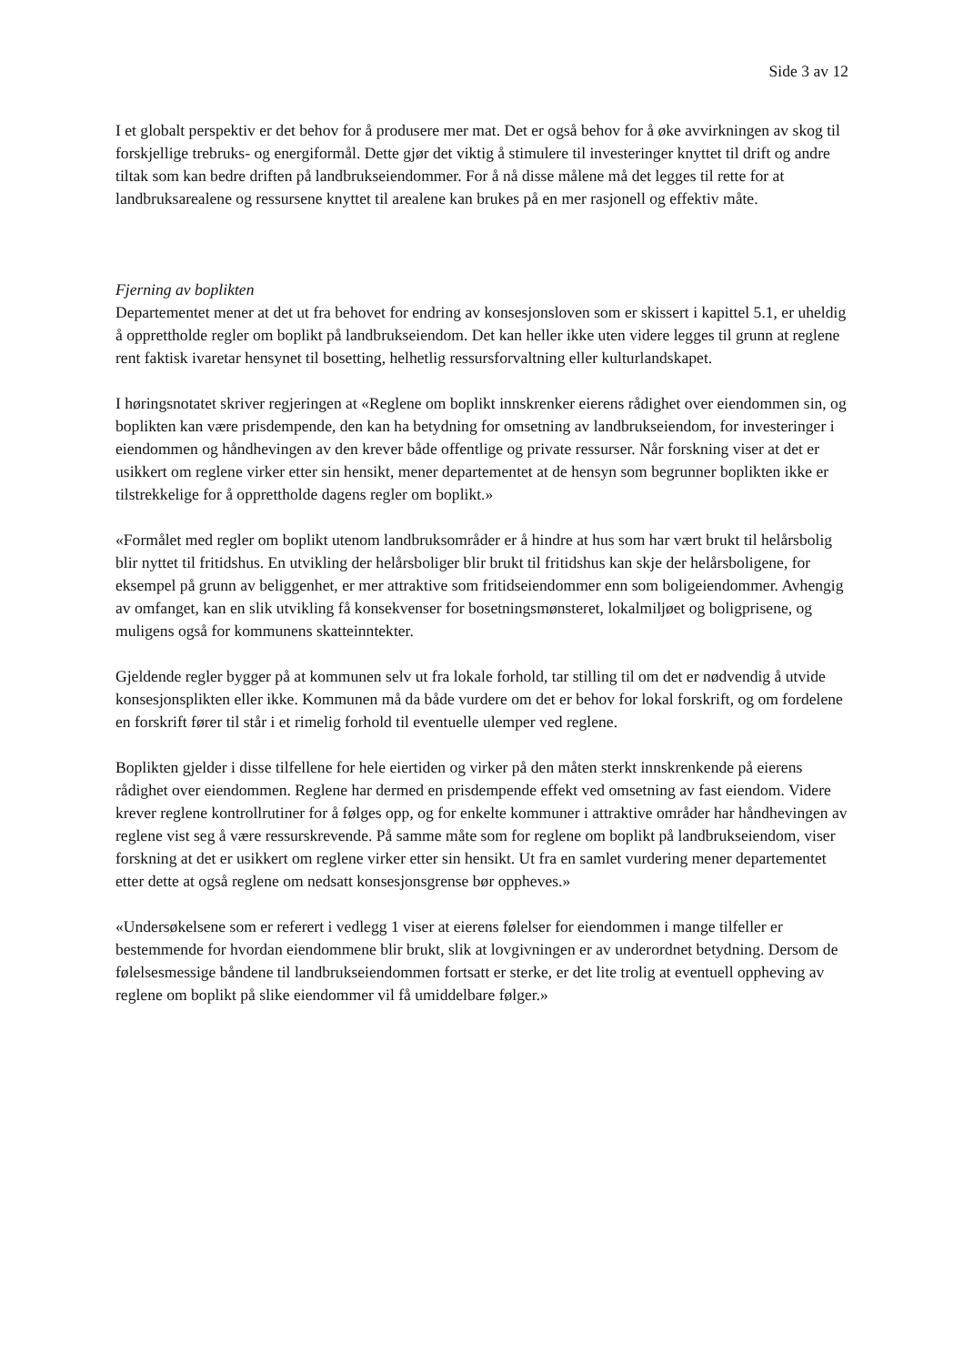Side 3 av 12
I et globalt perspektiv er det behov for å produsere mer mat. Det er også behov for å øke avvirkningen av skog til forskjellige trebruks- og energiformål. Dette gjør det viktig å stimulere til investeringer knyttet til drift og andre tiltak som kan bedre driften på landbrukseiendommer. For å nå disse målene må det legges til rette for at landbruksarealene og ressursene knyttet til arealene kan brukes på en mer rasjonell og effektiv måte.
Fjerning av boplikten
Departementet mener at det ut fra behovet for endring av konsesjonsloven som er skissert i kapittel 5.1, er uheldig å opprettholde regler om boplikt på landbrukseiendom. Det kan heller ikke uten videre legges til grunn at reglene rent faktisk ivaretar hensynet til bosetting, helhetlig ressursforvaltning eller kulturlandskapet.
I høringsnotatet skriver regjeringen at «Reglene om boplikt innskrenker eierens rådighet over eiendommen sin, og boplikten kan være prisdempende, den kan ha betydning for omsetning av landbrukseiendom, for investeringer i eiendommen og håndhevingen av den krever både offentlige og private ressurser. Når forskning viser at det er usikkert om reglene virker etter sin hensikt, mener departementet at de hensyn som begrunner boplikten ikke er tilstrekkelige for å opprettholde dagens regler om boplikt.»
«Formålet med regler om boplikt utenom landbruksområder er å hindre at hus som har vært brukt til helårsbolig blir nyttet til fritidshus. En utvikling der helårsboliger blir brukt til fritidshus kan skje der helårsboligene, for eksempel på grunn av beliggenhet, er mer attraktive som fritidseiendommer enn som boligeiendommer. Avhengig av omfanget, kan en slik utvikling få konsekvenser for bosetningsmønsteret, lokalmiljøet og boligprisene, og muligens også for kommunens skatteinntekter.
Gjeldende regler bygger på at kommunen selv ut fra lokale forhold, tar stilling til om det er nødvendig å utvide konsesjonsplikten eller ikke. Kommunen må da både vurdere om det er behov for lokal forskrift, og om fordelene en forskrift fører til står i et rimelig forhold til eventuelle ulemper ved reglene.
Boplikten gjelder i disse tilfellene for hele eiertiden og virker på den måten sterkt innskrenkende på eierens rådighet over eiendommen. Reglene har dermed en prisdempende effekt ved omsetning av fast eiendom. Videre krever reglene kontrollrutiner for å følges opp, og for enkelte kommuner i attraktive områder har håndhevingen av reglene vist seg å være ressurskrevende. På samme måte som for reglene om boplikt på landbrukseiendom, viser forskning at det er usikkert om reglene virker etter sin hensikt. Ut fra en samlet vurdering mener departementet etter dette at også reglene om nedsatt konsesjonsgrense bør oppheves.»
«Undersøkelsene som er referert i vedlegg 1 viser at eierens følelser for eiendommen i mange tilfeller er bestemmende for hvordan eiendommene blir brukt, slik at lovgivningen er av underordnet betydning. Dersom de følelsesmessige båndene til landbrukseiendommen fortsatt er sterke, er det lite trolig at eventuell oppheving av reglene om boplikt på slike eiendommer vil få umiddelbare følger.»